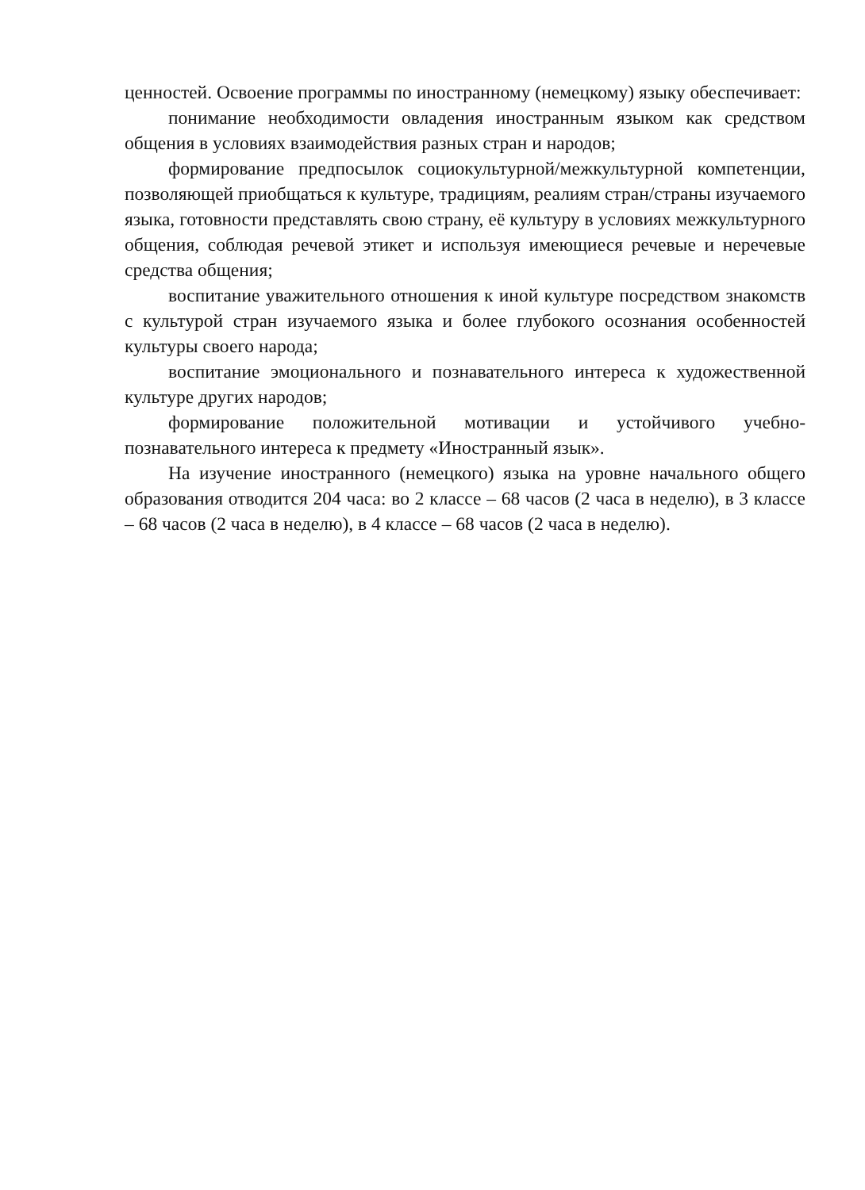ценностей. Освоение программы по иностранному (немецкому) языку обеспечивает:
понимание необходимости овладения иностранным языком как средством общения в условиях взаимодействия разных стран и народов;
формирование предпосылок социокультурной/межкультурной компетенции, позволяющей приобщаться к культуре, традициям, реалиям стран/страны изучаемого языка, готовности представлять свою страну, её культуру в условиях межкультурного общения, соблюдая речевой этикет и используя имеющиеся речевые и неречевые средства общения;
воспитание уважительного отношения к иной культуре посредством знакомств с культурой стран изучаемого языка и более глубокого осознания особенностей культуры своего народа;
воспитание эмоционального и познавательного интереса к художественной культуре других народов;
формирование положительной мотивации и устойчивого учебно-познавательного интереса к предмету «Иностранный язык».
На изучение иностранного (немецкого) языка на уровне начального общего образования отводится 204 часа: во 2 классе – 68 часов (2 часа в неделю), в 3 классе – 68 часов (2 часа в неделю), в 4 классе – 68 часов (2 часа в неделю).